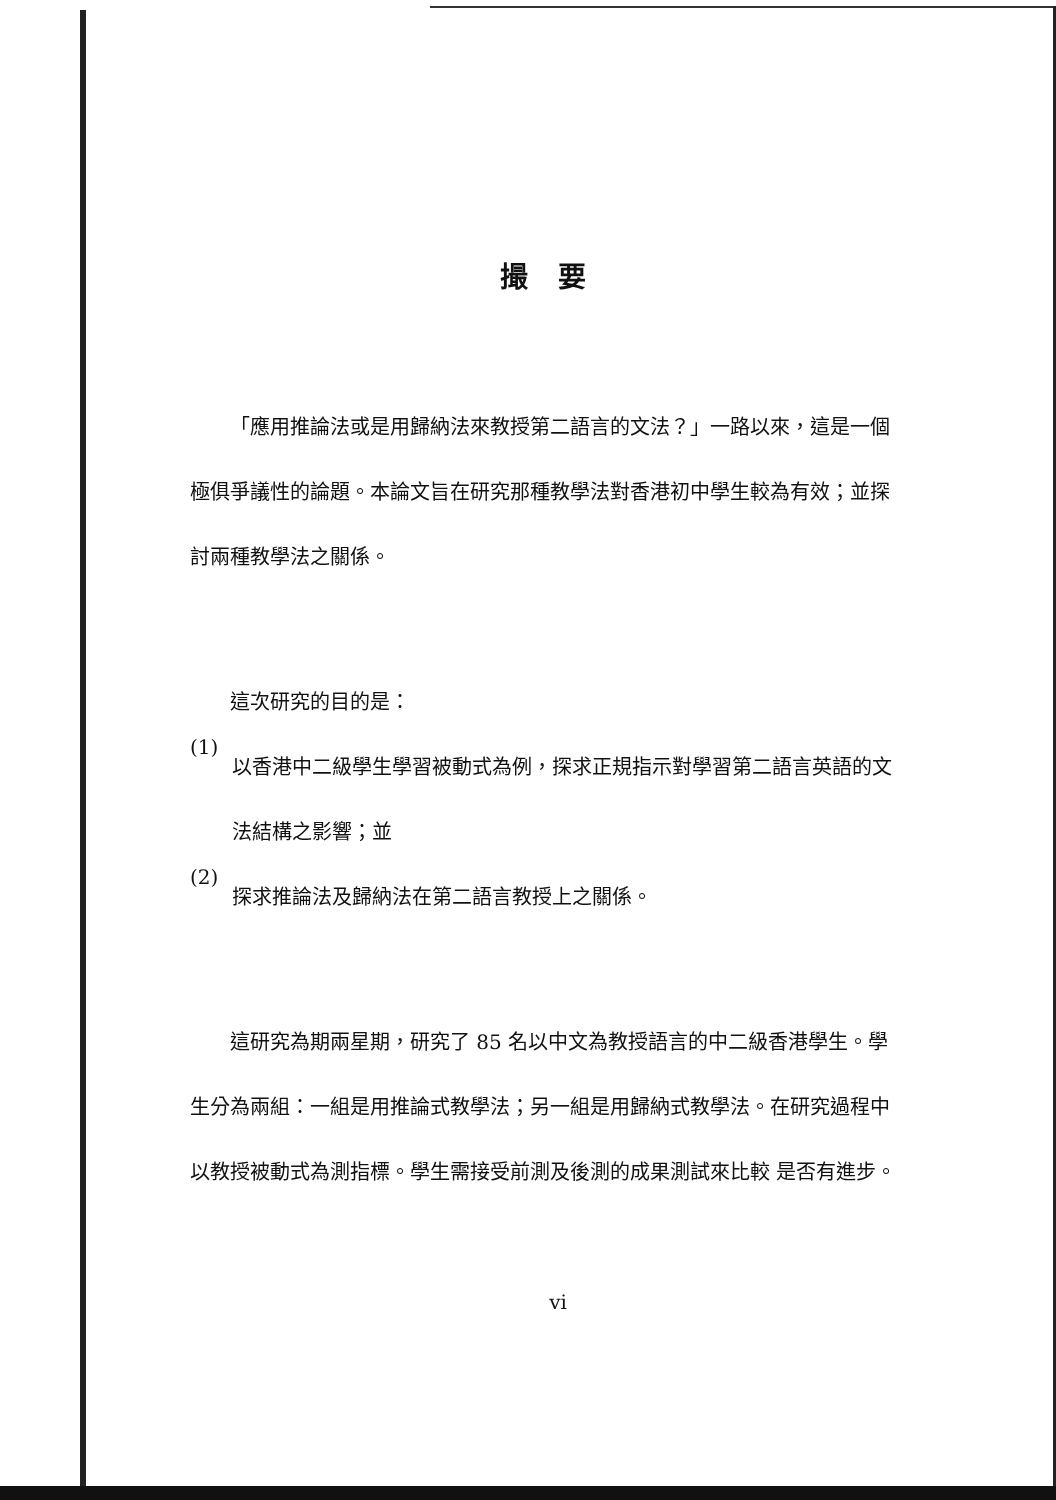撮 要
「應用推論法或是用歸納法來教授第二語言的文法？」一路以來，這是一個極俱爭議性的論題。本論文旨在研究那種教學法對香港初中學生較為有效；並探討兩種教學法之關係。
這次研究的目的是：
(1)
以香港中二級學生學習被動式為例，探求正規指示對學習第二語言英語的文法結構之影響；並
(2)
探求推論法及歸納法在第二語言教授上之關係。
這研究為期兩星期，研究了 85 名以中文為教授語言的中二級香港學生。學生分為兩組：一組是用推論式教學法；另一組是用歸納式教學法。在研究過程中以教授被動式為測指標。學生需接受前測及後測的成果測試來比較 是否有進步。
vi